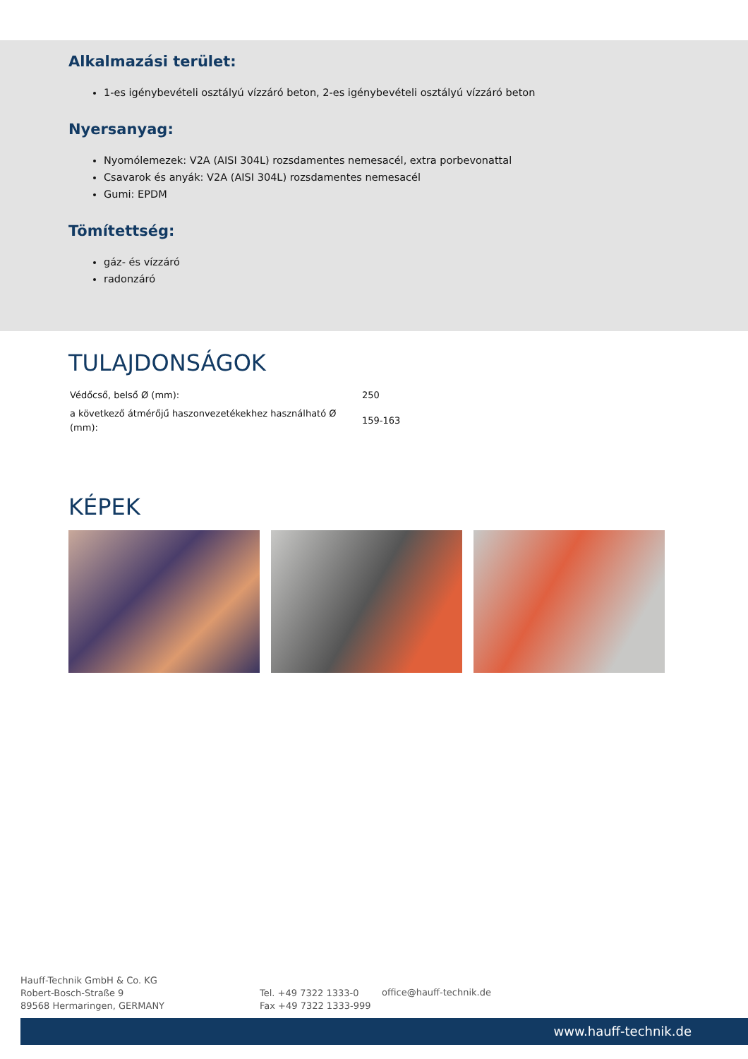Alkalmazási terület:
1-es igénybevételi osztályú vízzáró beton, 2-es igénybevételi osztályú vízzáró beton
Nyersanyag:
Nyomólemezek: V2A (AISI 304L) rozsdamentes nemesacél, extra porbevonattal
Csavarok és anyák: V2A (AISI 304L) rozsdamentes nemesacél
Gumi: EPDM
Tömítettség:
gáz- és vízzáró
radonzáró
TULAJDONSÁGOK
| Védőcső, belső Ø (mm): | 250 |
| a következő átmérőjű haszonvezetékekhez használható Ø (mm): | 159-163 |
KÉPEK
Hauff-Technik GmbH & Co. KG
Robert-Bosch-Straße 9
89568 Hermaringen, GERMANY
Tel. +49 7322 1333-0
Fax +49 7322 1333-999
office@hauff-technik.de
www.hauff-technik.de